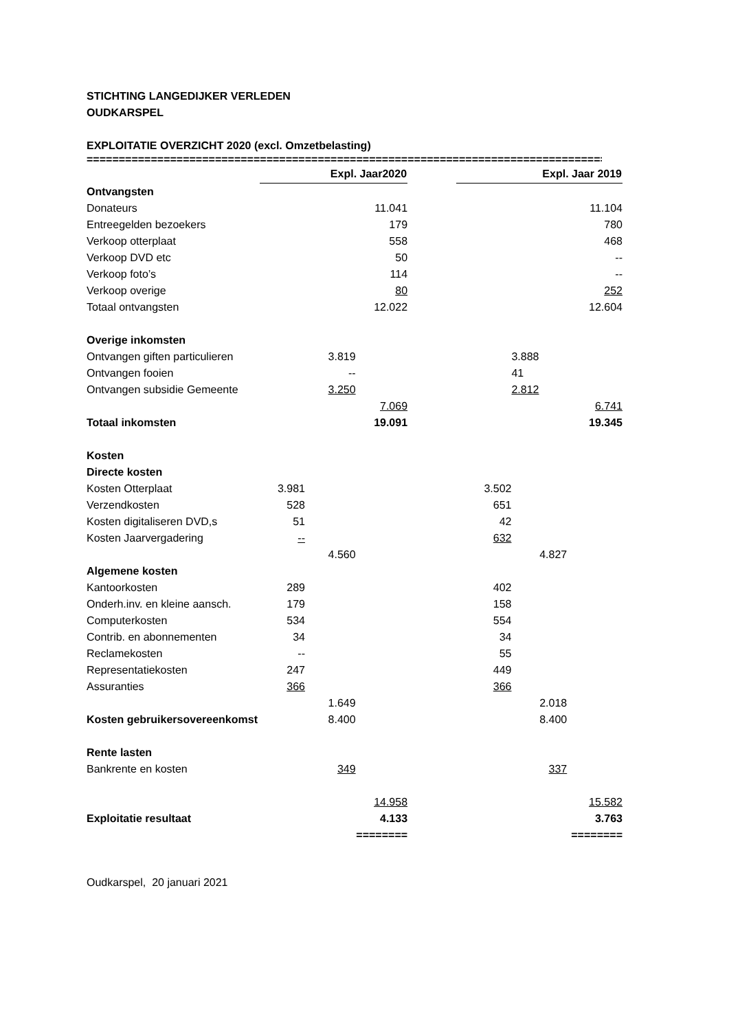STICHTING LANGEDIJKER VERLEDEN
OUDKARSPEL
EXPLOITATIE OVERZICHT 2020 (excl. Omzetbelasting)
==================================================================================
| | Expl. Jaar2020 | | | | Expl. Jaar 2019 | | |
| Ontvangsten | | | | | | | |
| Donateurs | | | 11.041 | | | | 11.104 |
| Entreegelden bezoekers | | | 179 | | | | 780 |
| Verkoop otterplaat | | | 558 | | | | 468 |
| Verkoop DVD etc | | | 50 | | | | -- |
| Verkoop foto’s | | | 114 | | | | -- |
| Verkoop overige | | | 80 | | | | 252 |
| Totaal ontvangsten | | | 12.022 | | | | 12.604 |
| Overige inkomsten | | | | | | | |
| Ontvangen giften particulieren | | 3.819 | | | | 3.888 | |
| Ontvangen fooien | | -- | | | | 41 | |
| Ontvangen subsidie Gemeente | | 3.250 | | | | 2.812 | |
| | | | 7.069 | | | | 6.741 |
| Totaal inkomsten | | | 19.091 | | | | 19.345 |
| Kosten | | | | | | | |
| Directe kosten | | | | | | | |
| Kosten Otterplaat | 3.981 | | | | 3.502 | | |
| Verzendkosten | 528 | | | | 651 | | |
| Kosten digitaliseren DVD,s | 51 | | | | 42 | | |
| Kosten Jaarvergadering | -- | | | | 632 | | |
| | | 4.560 | | | | 4.827 | |
| Algemene kosten | | | | | | | |
| Kantoorkosten | 289 | | | | 402 | | |
| Onderh.inv. en kleine aansch. | 179 | | | | 158 | | |
| Computerkosten | 534 | | | | 554 | | |
| Contrib. en abonnementen | 34 | | | | 34 | | |
| Reclamekosten | -- | | | | 55 | | |
| Representatiekosten | 247 | | | | 449 | | |
| Assuranties | 366 | | | | 366 | | |
| | | 1.649 | | | | 2.018 | |
| Kosten gebruikersovereenkomst | | 8.400 | | | | 8.400 | |
| Rente lasten | | | | | | | |
| Bankrente en kosten | | 349 | | | | 337 | |
| | | | 14.958 | | | | 15.582 |
| Exploitatie resultaat | | | 4.133 | | | | 3.763 |
| | | | ======== | | | | ======== |
Oudkarspel, 20 januari 2021